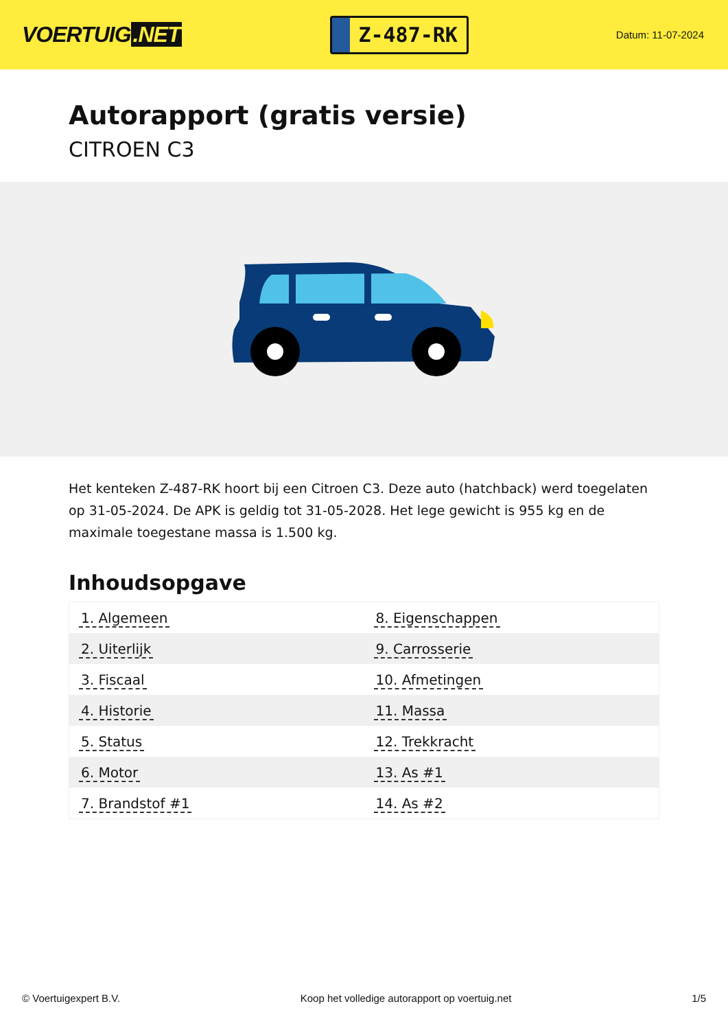VOERTUIG.NET
Z-487-RK
Datum: 11-07-2024
Autorapport (gratis versie)
CITROEN C3
Het kenteken Z-487-RK hoort bij een Citroen C3. Deze auto (hatchback) werd toegelaten op 31-05-2024. De APK is geldig tot 31-05-2028. Het lege gewicht is 955 kg en de maximale toegestane massa is 1.500 kg.
Inhoudsopgave
| 1. Algemeen | 8. Eigenschappen |
| 2. Uiterlijk | 9. Carrosserie |
| 3. Fiscaal | 10. Afmetingen |
| 4. Historie | 11. Massa |
| 5. Status | 12. Trekkracht |
| 6. Motor | 13. As #1 |
| 7. Brandstof #1 | 14. As #2 |
© Voertuigexpert B.V. Koop het volledige autorapport op voertuig.net 1/5